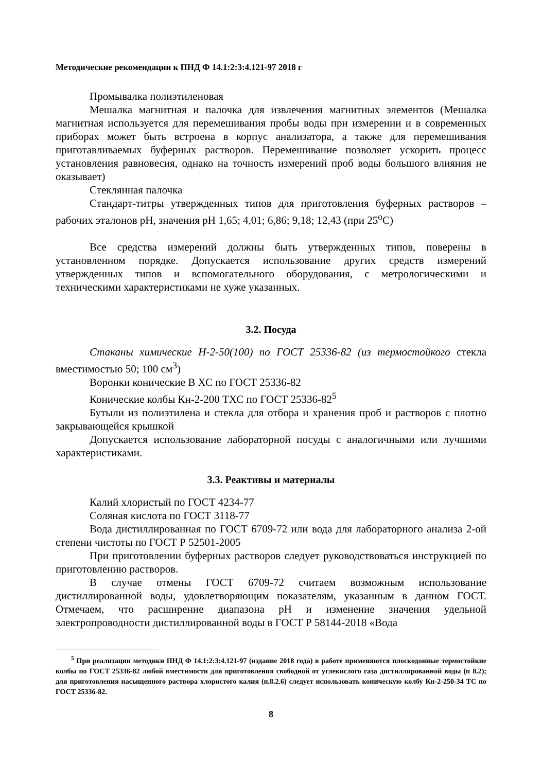Методические рекомендации к ПНД Ф 14.1:2:3:4.121-97 2018 г
Промывалка полиэтиленовая
Мешалка магнитная и палочка для извлечения магнитных элементов (Мешалка магнитная используется для перемешивания пробы воды при измерении и в современных приборах может быть встроена в корпус анализатора, а также для перемешивания приготавливаемых буферных растворов. Перемешивание позволяет ускорить процесс установления равновесия, однако на точность измерений проб воды большого влияния не оказывает)
Стеклянная палочка
Стандарт-титры утвержденных типов для приготовления буферных растворов – рабочих эталонов pH, значения pH 1,65; 4,01; 6,86; 9,18; 12,43 (при 25<sup>о</sup>С)
Все средства измерений должны быть утвержденных типов, поверены в установленном порядке. Допускается использование других средств измерений утвержденных типов и вспомогательного оборудования, с метрологическими и техническими характеристиками не хуже указанных.
3.2. Посуда
Стаканы химические Н-2-50(100) по ГОСТ 25336-82 (из термостойкого стекла вместимостью 50; 100 см<sup>3</sup>)
Воронки конические В ХС по ГОСТ 25336-82
Конические колбы Кн-2-200 ТХС по ГОСТ 25336-82<sup>5</sup>
Бутыли из полиэтилена и стекла для отбора и хранения проб и растворов с плотно закрывающейся крышкой
Допускается использование лабораторной посуды с аналогичными или лучшими характеристиками.
3.3. Реактивы и материалы
Калий хлористый по ГОСТ 4234-77
Соляная кислота по ГОСТ 3118-77
Вода дистиллированная по ГОСТ 6709-72 или вода для лабораторного анализа 2-ой степени чистоты по ГОСТ Р 52501-2005
При приготовлении буферных растворов следует руководствоваться инструкцией по приготовлению растворов.
В случае отмены ГОСТ 6709-72 считаем возможным использование дистиллированной воды, удовлетворяющим показателям, указанным в данном ГОСТ. Отмечаем, что расширение диапазона pH и изменение значения удельной электропроводности дистиллированной воды в ГОСТ Р 58144-2018 «Вода
<sup>5</sup> При реализации методики ПНД Ф 14.1:2:3:4.121-97 (издание 2018 года) в работе применяются плоскодонные термостойкие колбы по ГОСТ 25336-82 любой вместимости для приготовления свободной от углекислого газа дистиллированной воды (п 8.2); для приготовления насыщенного раствора хлористого калия (п.8.2.6) следует использовать коническую колбу Кн-2-250-34 ТС по ГОСТ 25336-82.
8